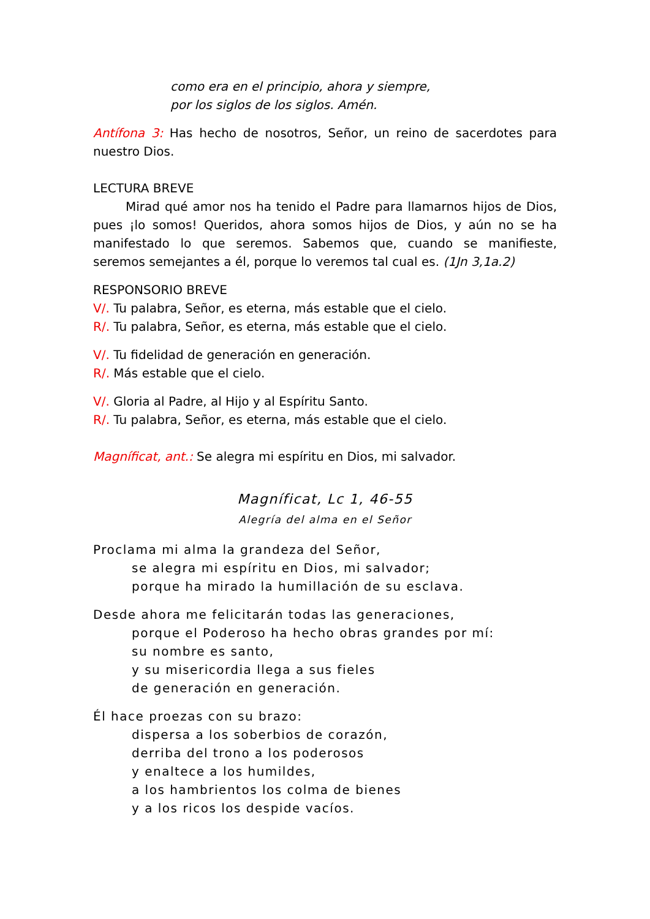como era en el principio, ahora y siempre,
por los siglos de los siglos. Amén.
Antífona 3: Has hecho de nosotros, Señor, un reino de sacerdotes para nuestro Dios.
LECTURA BREVE
Mirad qué amor nos ha tenido el Padre para llamarnos hijos de Dios, pues ¡lo somos! Queridos, ahora somos hijos de Dios, y aún no se ha manifestado lo que seremos. Sabemos que, cuando se manifieste, seremos semejantes a él, porque lo veremos tal cual es. (1Jn 3,1a.2)
RESPONSORIO BREVE
V/. Tu palabra, Señor, es eterna, más estable que el cielo.
R/. Tu palabra, Señor, es eterna, más estable que el cielo.
V/. Tu fidelidad de generación en generación.
R/. Más estable que el cielo.
V/. Gloria al Padre, al Hijo y al Espíritu Santo.
R/. Tu palabra, Señor, es eterna, más estable que el cielo.
Magníficat, ant.: Se alegra mi espíritu en Dios, mi salvador.
Magníficat, Lc 1, 46-55
Alegría del alma en el Señor
Proclama mi alma la grandeza del Señor,
se alegra mi espíritu en Dios, mi salvador;
porque ha mirado la humillación de su esclava.
Desde ahora me felicitarán todas las generaciones,
porque el Poderoso ha hecho obras grandes por mí:
su nombre es santo,
y su misericordia llega a sus fieles
de generación en generación.
Él hace proezas con su brazo:
dispersa a los soberbios de corazón,
derriba del trono a los poderosos
y enaltece a los humildes,
a los hambrientos los colma de bienes
y a los ricos los despide vacíos.